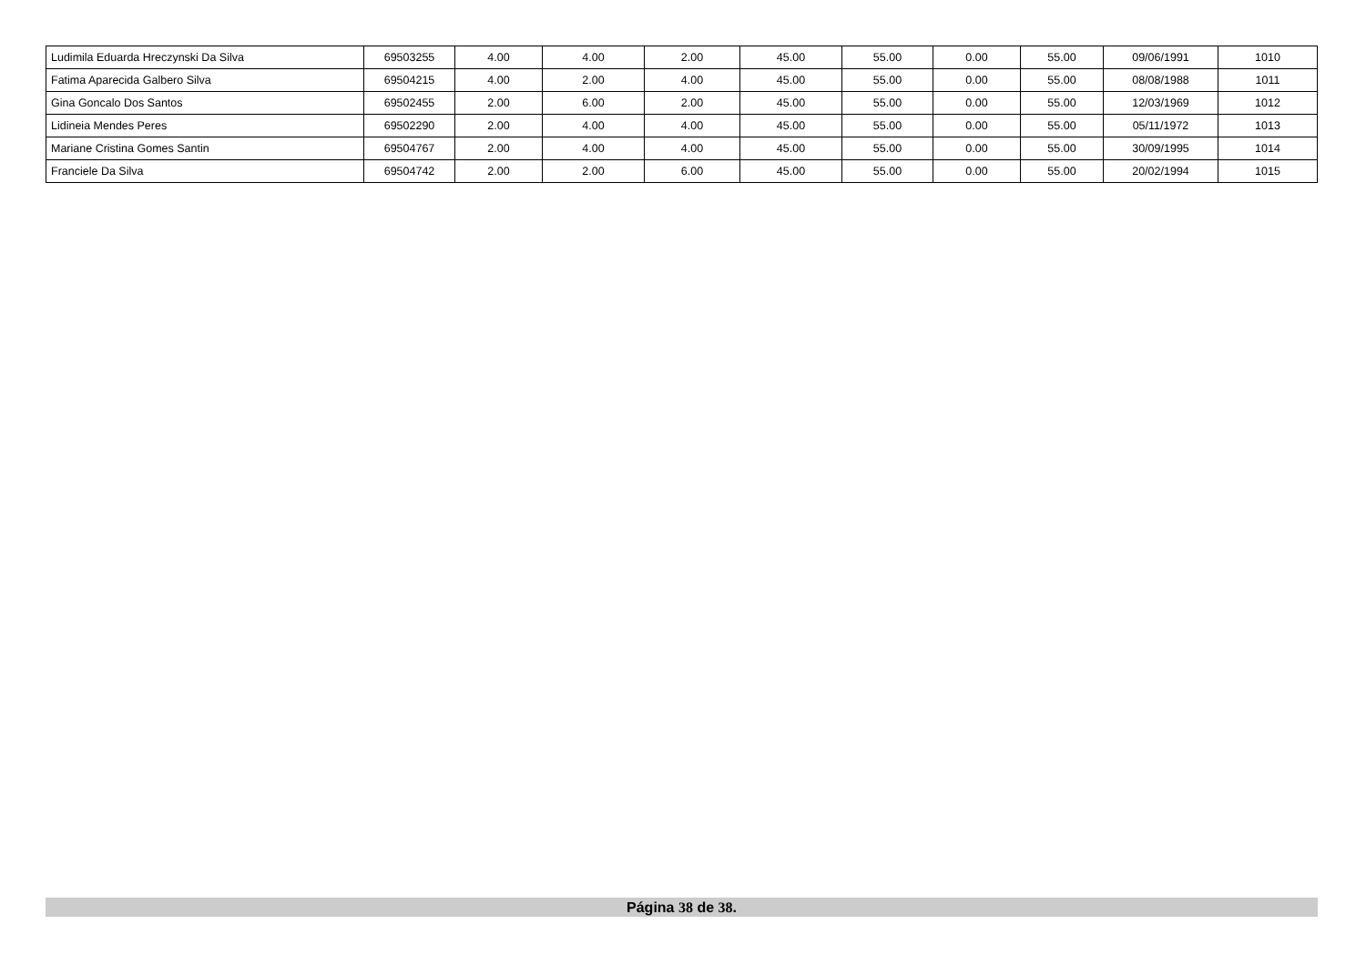| Ludimila Eduarda Hreczynski Da Silva | 69503255 | 4.00 | 4.00 | 2.00 | 45.00 | 55.00 | 0.00 | 55.00 | 09/06/1991 | 1010 |
| Fatima Aparecida Galbero Silva | 69504215 | 4.00 | 2.00 | 4.00 | 45.00 | 55.00 | 0.00 | 55.00 | 08/08/1988 | 1011 |
| Gina Goncalo Dos Santos | 69502455 | 2.00 | 6.00 | 2.00 | 45.00 | 55.00 | 0.00 | 55.00 | 12/03/1969 | 1012 |
| Lidineia Mendes Peres | 69502290 | 2.00 | 4.00 | 4.00 | 45.00 | 55.00 | 0.00 | 55.00 | 05/11/1972 | 1013 |
| Mariane Cristina Gomes Santin | 69504767 | 2.00 | 4.00 | 4.00 | 45.00 | 55.00 | 0.00 | 55.00 | 30/09/1995 | 1014 |
| Franciele Da Silva | 69504742 | 2.00 | 2.00 | 6.00 | 45.00 | 55.00 | 0.00 | 55.00 | 20/02/1994 | 1015 |
Página 38 de 38.